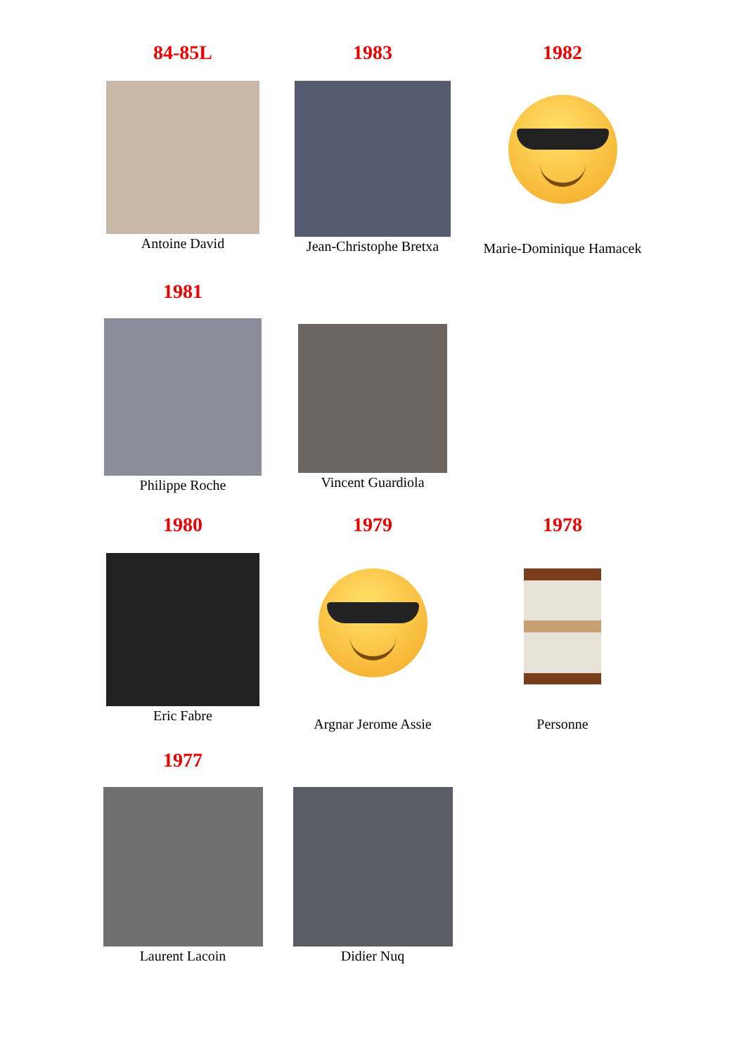84-85L
Antoine David
1983
Jean-Christophe Bretxa
1982
Marie-Dominique Hamacek
1981
Philippe Roche
Vincent Guardiola
1980
Eric Fabre
1979
Argnar Jerome Assie
1978
Personne
1977
Laurent Lacoin
Didier Nuq